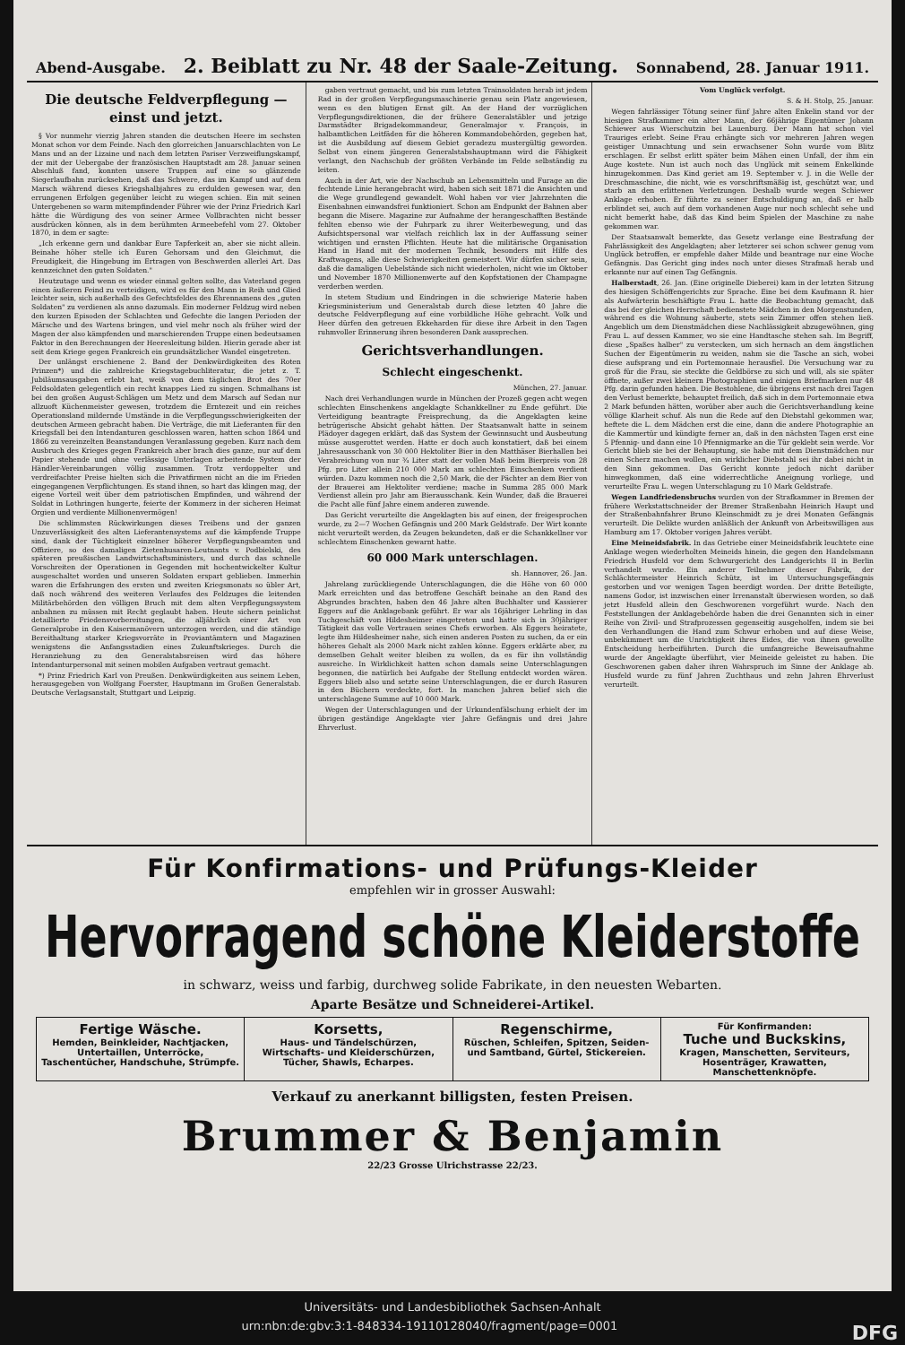Abend-Ausgabe. 2. Beiblatt zu Nr. 48 der Saale-Zeitung. Sonnabend, 28. Januar 1911.
Die deutsche Feldverpflegung — einst und jetzt.
§ Vor nunmehr vierzig Jahren standen die deutschen Heere im sechsten Monat schon vor dem Feinde. Nach den glorreichen Januarschlachten von Le Mans und an der Lizaine und nach dem letzten Pariser Verzweiflungskampf, der mit der Uebergabe der französischen Hauptstadt am 28. Januar seinen Abschluß fand, konnten unsere Truppen auf eine so glänzende Siegerlaufbahn zurücksehen, daß das Schwere, das im Kampf und auf dem Marsch während dieses Kriegshalbjahres zu erdulden gewesen war, den errungenen Erfolgen gegenüber leicht zu wiegen schien. Ein mit seinen Untergebenen so warm mitempfindender Führer wie der Prinz Friedrich Karl hätte die Würdigung des von seiner Armee Vollbrachten nicht besser ausdrücken können, als in dem berühmten Armeebefehl vom 27. Oktober 1870, in dem er sagte:
„Ich erkenne gern und dankbar Eure Tapferkeit an, aber sie nicht allein. Beinahe höher stelle ich Euren Gehorsam und den Gleichmut, die Freudigkeit, die Hingebung im Ertragen von Beschwerden allerlei Art. Das kennzeichnet den guten Soldaten."
Heutzutage und wenn es wieder einmal gelten sollte, das Vaterland gegen einen äußeren Feind zu verteidigen, wird es für den Mann in Reih und Glied leichter sein, sich außerhalb des Gefechtsfeldes des Ehrennamens des „guten Soldaten" zu verdienen als anno dazumals. Ein moderner Feldzug wird neben den kurzen Episoden der Schlachten und Gefechte die langen Perioden der Märsche und des Wartens bringen, und viel mehr noch als früher wird der Magen der also kämpfenden und marschierenden Truppe einen bedeutsamen Faktor in den Berechnungen der Heeresleitung bilden. Hierin gerade aber ist seit dem Kriege gegen Frankreich ein grundsätzlicher Wandel eingetreten.
Der unlängst erschienene 2. Band der Denkwürdigkeiten des Roten Prinzen*) und die zahlreiche Kriegstagebuchliteratur, die jetzt z. T. Jubiläumsausgaben erlebt hat, weiß von dem täglichen Brot des 70er Feldsoldaten gelegentlich ein recht knappes Lied zu singen. Schmalhans ist bei den großen August-Schlägen um Metz und dem Marsch auf Sedan nur allzuoft Küchenmeister gewesen, trotzdem die Erntezeit und ein reiches Operationsland mildernde Umstände in die Verpflegungsschwierigkeiten der deutschen Armeen gebracht haben. Die Verträge, die mit Lieferanten für den Kriegsfall bei den Intendanturen geschlossen waren, hatten schon 1864 und 1866 zu vereinzelten Beanstandungen Veranlassung gegeben. Kurz nach dem Ausbruch des Krieges gegen Frankreich aber brach dies ganze, nur auf dem Papier stehende und ohne verlässige Unterlagen arbeitende System der Händler-Vereinbarungen völlig zusammen. Trotz verdoppelter und verdreifachter Preise hielten sich die Privatfirmen nicht an die im Frieden eingegangenen Verpflichtungen. Es stand ihnen, so hart das klingen mag, der eigene Vorteil weit über dem patriotischen Empfinden, und während der Soldat in Lothringen hungerte, feierte der Kommerz in der sicheren Heimat Orgien und verdiente Millionenvermögen!
Die schlimmsten Rückwirkungen dieses Treibens und der ganzen Unzuverlässigkeit des alten Lieferantensystems auf die kämpfende Truppe sind, dank der Tüchtigkeit einzelner höherer Verpflegungsbeamten und Offiziere, so des damaligen Zietenhusaren-Leutnants v. Podbielski, des späteren preußischen Landwirtschaftsministers, und durch das schnelle Vorschreiten der Operationen in Gegenden mit hochentwickelter Kultur ausgeschaltet worden und unseren Soldaten erspart geblieben. Immerhin waren die Erfahrungen des ersten und zweiten Kriegsmonats so übler Art, daß noch während des weiteren Verlaufes des Feldzuges die leitenden Militärbehörden den völligen Bruch mit dem alten Verpflegungssystem anbahnen zu müssen mit Recht geglaubt haben. Heute sichern peinlichst detaillierte Friedensvorbereitungen, die alljährlich einer Art von Generalprobe in den Kaisermanövern unterzogen werden, und die ständige Bereithaltung starker Kriegsvorräte in Proviantämtern und Magazinen wenigstens die Anfangsstadien eines Zukunftskrieges. Durch die Heranziehung zu den Generalstabsreisen wird das höhere Intendanturpersonal mit seinen mobilen Aufgaben vertraut gemacht.
*) Prinz Friedrich Karl von Preußen. Denkwürdigkeiten aus seinem Leben, herausgegeben von Wolfgang Foerster, Hauptmann im Großen Generalstab. Deutsche Verlagsanstalt, Stuttgart und Leipzig.
gaben vertraut gemacht, und bis zum letzten Trainsoldaten herab ist jedem Rad in der großen Verpflegungsmaschinerie genau sein Platz angewiesen, wenn es den blutigen Ernst gilt. An der Hand der vorzüglichen Verpflegungsdirektionen, die der frühere Generalstäbler und jetzige Darmstädter Brigadekommandeur, Generalmajor v. François, in halbamtlichen Leitfäden für die höheren Kommandobehörden, gegeben hat, ist die Ausbildung auf diesem Gebiet geradezu mustergültig geworden. Selbst von einem jüngeren Generalstabshauptmann wird die Fähigkeit verlangt, den Nachschub der größten Verbände im Felde selbständig zu leiten.
Auch in der Art, wie der Nachschub an Lebensmitteln und Furage an die fechtende Linie herangebracht wird, haben sich seit 1871 die Ansichten und die Wege grundlegend gewandelt. Wohl haben vor vier Jahrzehnten die Eisenbahnen einwandsfrei funktioniert. Schon am Endpunkt der Bahnen aber begann die Misere. Magazine zur Aufnahme der herangeschafften Bestände fehlten ebenso wie der Fuhrpark zu ihrer Weiterbewegung, und das Aufsichtspersonal war vielfach reichlich lax in der Auffassung seiner wichtigen und ernsten Pflichten. Heute hat die militärische Organisation Hand in Hand mit der modernen Technik, besonders mit Hilfe des Kraftwagens, alle diese Schwierigkeiten gemeistert. Wir dürfen sicher sein, daß die damaligen Uebelstände sich nicht wiederholen, nicht wie im Oktober und November 1870 Millionenwerte auf den Kopfstationen der Champagne verderben werden.
In stetem Studium und Eindringen in die schwierige Materie haben Kriegsministerium und Generalstab durch diese letzten 40 Jahre die deutsche Feldverpflegung auf eine vorbildliche Höhe gebracht. Volk und Heer dürfen den getreuen Ekkeharden für diese ihre Arbeit in den Tagen ruhmvoller Erinnerung ihren besonderen Dank aussprechen.
Gerichtsverhandlungen.
Schlecht eingeschenkt.
München, 27. Januar.
Nach drei Verhandlungen wurde in München der Prozeß gegen acht wegen schlechten Einschenkens angeklagte Schankkellner zu Ende geführt. Die Verteidigung beantragte Freisprechung, da die Angeklagten keine betrügerische Absicht gehabt hätten. Der Staatsanwalt hatte in seinem Plädoyer dagegen erklärt, daß das System der Gewinnsucht und Ausbeutung müsse ausgerottet werden. Hatte er doch auch konstatiert, daß bei einem Jahresausschank von 30 000 Hektoliter Bier in den Matthäser Bierhallen bei Verabreichung von nur ¾ Liter statt der vollen Maß beim Bierpreis von 28 Pfg. pro Liter allein 210 000 Mark am schlechten Einschenken verdient würden. Dazu kommen noch die 2,50 Mark, die der Pächter an dem Bier von der Brauerei am Hektoliter verdiene; mache in Summa 285 000 Mark Verdienst allein pro Jahr am Bierausschank. Kein Wunder, daß die Brauerei die Pacht alle fünf Jahre einem anderen zuwende.
Das Gericht verurteilte die Angeklagten bis auf einen, der freigesprochen wurde, zu 2—7 Wochen Gefängnis und 200 Mark Geldstrafe. Der Wirt konnte nicht verurteilt werden, da Zeugen bekundeten, daß er die Schankkellner vor schlechtem Einschenken gewarnt hatte.
60 000 Mark unterschlagen.
sh. Hannover, 26. Jan.
Jahrelang zurückliegende Unterschlagungen, die die Höhe von 60 000 Mark erreichten und das betroffene Geschäft beinahe an den Rand des Abgrundes brachten, haben den 46 Jahre alten Buchhalter und Kassierer Eggers auf die Anklagebank geführt. Er war als 16jähriger Lehrling in das Tuchgeschäft von Hildesheimer eingetreten und hatte sich in 30jähriger Tätigkeit das volle Vertrauen seines Chefs erworben. Als Eggers heiratete, legte ihm Hildesheimer nahe, sich einen anderen Posten zu suchen, da er ein höheres Gehalt als 2000 Mark nicht zahlen könne. Eggers erklärte aber, zu demselben Gehalt weiter bleiben zu wollen, da es für ihn vollständig ausreiche. In Wirklichkeit hatten schon damals seine Unterschlagungen begonnen, die natürlich bei Aufgabe der Stellung entdeckt worden wären. Eggers blieb also und setzte seine Unterschlagungen, die er durch Rasuren in den Büchern verdeckte, fort. In manchen Jahren belief sich die unterschlagene Summe auf 10 000 Mark.
Wegen der Unterschlagungen und der Urkundenfälschung erhielt der im übrigen geständige Angeklagte vier Jahre Gefängnis und drei Jahre Ehrverlust.
Vom Unglück verfolgt.
S. & H. Stolp, 25. Januar.
Wegen fahrlässiger Tötung seiner fünf Jahre alten Enkelin stand vor der hiesigen Strafkammer ein alter Mann, der 66jährige Eigentümer Johann Schiewer aus Wierschutzin bei Lauenburg. Der Mann hat schon viel Trauriges erlebt. Seine Frau erhängte sich vor mehreren Jahren wegen geistiger Umnachtung und sein erwachsener Sohn wurde vom Blitz erschlagen. Er selbst erlitt später beim Mähen einen Unfall, der ihm ein Auge kostete. Nun ist auch noch das Unglück mit seinem Enkelkinde hinzugekommen. Das Kind geriet am 19. September v. J. in die Welle der Dreschmaschine, die nicht, wie es vorschriftsmäßig ist, geschützt war, und starb an den erlittenen Verletzungen. Deshalb wurde wegen Schiewer Anklage erhoben. Er führte zu seiner Entschuldigung an, daß er halb erblindet sei, auch auf dem vorhandenen Auge nur noch schlecht sehe und nicht bemerkt habe, daß das Kind beim Spielen der Maschine zu nahe gekommen war.
Der Staatsanwalt bemerkte, das Gesetz verlange eine Bestrafung der Fahrlässigkeit des Angeklagten; aber letzterer sei schon schwer genug vom Unglück betroffen, er empfehle daher Milde und beantrage nur eine Woche Gefängnis. Das Gericht ging indes noch unter dieses Strafmaß herab und erkannte nur auf einen Tag Gefängnis.
Halberstadt, 26. Jan. (Eine originelle Dieberei) kam in der letzten Sitzung des hiesigen Schöffengerichts zur Sprache. Eine bei dem Kaufmann R. hier als Aufwärterin beschäftigte Frau L. hatte die Beobachtung gemacht, daß das bei der gleichen Herrschaft bedienstete Mädchen in den Morgenstunden, während es die Wohnung säuberte, stets sein Zimmer offen stehen ließ. Angeblich um dem Dienstmädchen diese Nachlässigkeit abzugewöhnen, ging Frau L. auf dessen Kammer, wo sie eine Handtasche stehen sah. Im Begriff, diese „Spaßes halber" zu verstecken, um sich hernach an dem ängstlichen Suchen der Eigentümerin zu weiden, nahm sie die Tasche an sich, wobei diese aufsprang und ein Portemonnaie herausfiel. Die Versuchung war zu groß für die Frau, sie steckte die Geldbörse zu sich und will, als sie später öffnete, außer zwei kleinern Photographien und einigen Briefmarken nur 48 Pfg. darin gefunden haben. Die Bestohlene, die übrigens erst nach drei Tagen den Verlust bemerkte, behauptet freilich, daß sich in dem Portemonnaie etwa 2 Mark befunden hätten, worüber aber auch die Gerichtsverhandlung keine völlige Klarheit schuf. Als nun die Rede auf den Diebstahl gekommen war, heftete die L. dem Mädchen erst die eine, dann die andere Photographie an die Kammertür und kündigte ferner an, daß in den nächsten Tagen erst eine 5 Pfennig- und dann eine 10 Pfennigmarke an die Tür geklebt sein werde. Vor Gericht blieb sie bei der Behauptung, sie habe mit dem Dienstmädchen nur einen Scherz machen wollen, ein wirklicher Diebstahl sei ihr dabei nicht in den Sinn gekommen. Das Gericht konnte jedoch nicht darüber hinwegkommen, daß eine widerrechtliche Aneignung vorliege, und verurteilte Frau L. wegen Unterschlagung zu 10 Mark Geldstrafe.
Wegen Landfriedensbruchs wurden von der Strafkammer in Bremen der frühere Werkstattschneider der Bremer Straßenbahn Heinrich Haupt und der Straßenbahnfahrer Bruno Kleinschmidt zu je drei Monaten Gefängnis verurteilt. Die Delikte wurden anläßlich der Ankunft von Arbeitswilligen aus Hamburg am 17. Oktober vorigen Jahres verübt.
Eine Meineidsfabrik. In das Getriebe einer Meineidsfabrik leuchtete eine Anklage wegen wiederholten Meineids hinein, die gegen den Handelsmann Friedrich Husfeld vor dem Schwurgericht des Landgerichts II in Berlin verhandelt wurde. Ein anderer Teilnehmer dieser Fabrik, der Schlächtermeister Heinrich Schütz, ist im Untersuchungsgefängnis gestorben und vor wenigen Tagen beerdigt worden. Der dritte Beteiligte, namens Godor, ist inzwischen einer Irrenanstalt überwiesen worden, so daß jetzt Husfeld allein den Geschworenen vorgeführt wurde. Nach den Feststellungen der Anklagebehörde haben die drei Genannten sich in einer Reihe von Zivil- und Strafprozessen gegenseitig ausgeholfen, indem sie bei den Verhandlungen die Hand zum Schwur erhoben und auf diese Weise, unbekümmert um die Unrichtigkeit ihres Eides, die von ihnen gewollte Entscheidung herbeiführten. Durch die umfangreiche Beweisaufnahme wurde der Angeklagte überführt, vier Meineide geleistet zu haben. Die Geschworenen gaben daher ihren Wahrspruch im Sinne der Anklage ab. Husfeld wurde zu fünf Jahren Zuchthaus und zehn Jahren Ehrverlust verurteilt.
Für Konfirmations- und Prüfungs-Kleider
empfehlen wir in grosser Auswahl:
Hervorragend schöne Kleiderstoffe
in schwarz, weiss und farbig, durchweg solide Fabrikate, in den neuesten Webarten.
Aparte Besätze und Schneiderei-Artikel.
Fertige Wäsche.
Hemden, Beinkleider, Nachtjacken, Untertaillen, Unterröcke, Taschentücher, Handschuhe, Strümpfe.
Korsetts,
Haus- und Tändelschürzen, Wirtschafts- und Kleiderschürzen, Tücher, Shawls, Echarpes.
Regenschirme,
Rüschen, Schleifen, Spitzen, Seiden- und Samtband, Gürtel, Stickereien.
Für Konfirmanden:
Tuche und Buckskins,
Kragen, Manschetten, Serviteurs, Hosenträger, Krawatten, Manschettenknöpfe.
Verkauf zu anerkannt billigsten, festen Preisen.
Brummer & Benjamin
22/23 Grosse Ulrichstrasse 22/23.
Universitäts- und Landesbibliothek Sachsen-Anhalt
urn:nbn:de:gbv:3:1-848334-19110128040/fragment/page=0001 DFG